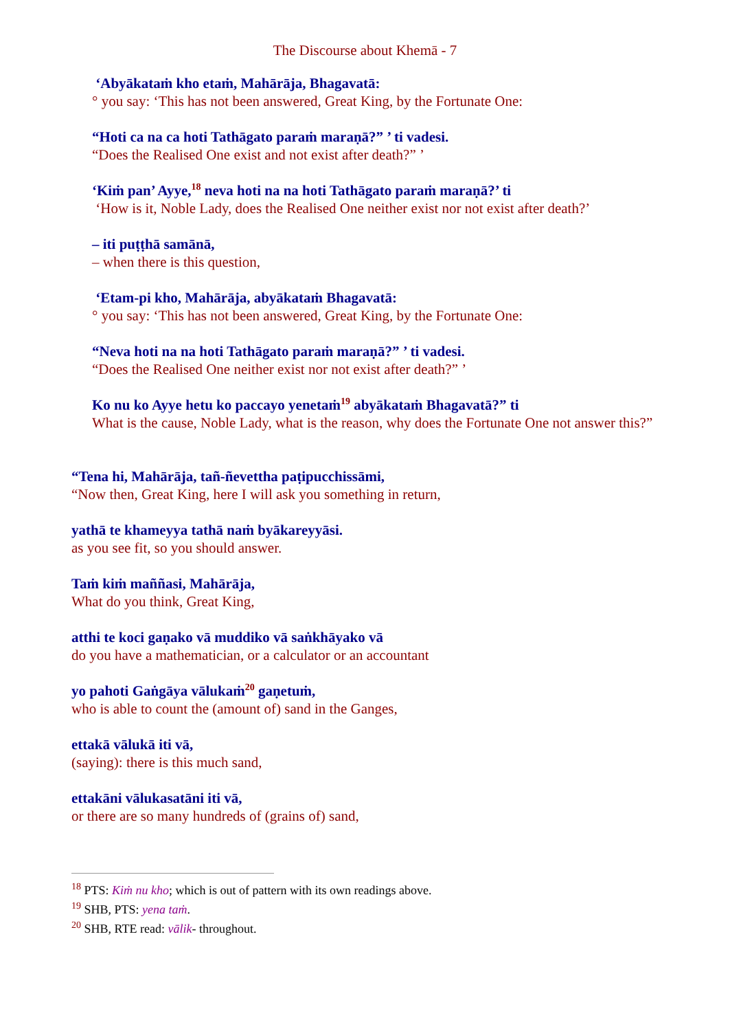The Discourse about Khemā - 7
‘Abyākataṁ kho etaṁ, Mahārāja, Bhagavatā:
° you say: ‘This has not been answered, Great King, by the Fortunate One:
“Hoti ca na ca hoti Tathāgato paraṁ maraṇā?” ’ ti vadesi.
“Does the Realised One exist and not exist after death?” ’
‘Kiṁ pan’ Ayye,<sup>18</sup> neva hoti na na hoti Tathāgato paraṁ maraṇā?’ ti
‘How is it, Noble Lady, does the Realised One neither exist nor not exist after death?’
– iti puṭṭhā samānā,
– when there is this question,
‘Etam-pi kho, Mahārāja, abyākataṁ Bhagavatā:
° you say: ‘This has not been answered, Great King, by the Fortunate One:
“Neva hoti na na hoti Tathāgato paraṁ maraṇā?” ’ ti vadesi.
“Does the Realised One neither exist nor not exist after death?” ’
Ko nu ko Ayye hetu ko paccayo yenetaṁ<sup>19</sup> abyākataṁ Bhagavatā?” ti
What is the cause, Noble Lady, what is the reason, why does the Fortunate One not answer this?”
“Tena hi, Mahārāja, tañ-ñevettha paṭipucchissāmi,
“Now then, Great King, here I will ask you something in return,
yathā te khameyya tathā naṁ byākareyyāsi.
as you see fit, so you should answer.
Taṁ kiṁ maññasi, Mahārāja,
What do you think, Great King,
atthi te koci gaṇako vā muddiko vā saṅkhāyako vā
do you have a mathematician, or a calculator or an accountant
yo pahoti Gaṅgāya vālukaṁ<sup>20</sup> gaṇetuṁ,
who is able to count the (amount of) sand in the Ganges,
ettakā vālukā iti vā,
(saying): there is this much sand,
ettakāni vālukasatāni iti vā,
or there are so many hundreds of (grains of) sand,
<sup>18</sup> PTS: Kiṁ nu kho; which is out of pattern with its own readings above.
<sup>19</sup> SHB, PTS: yena taṁ.
<sup>20</sup> SHB, RTE read: vālik- throughout.